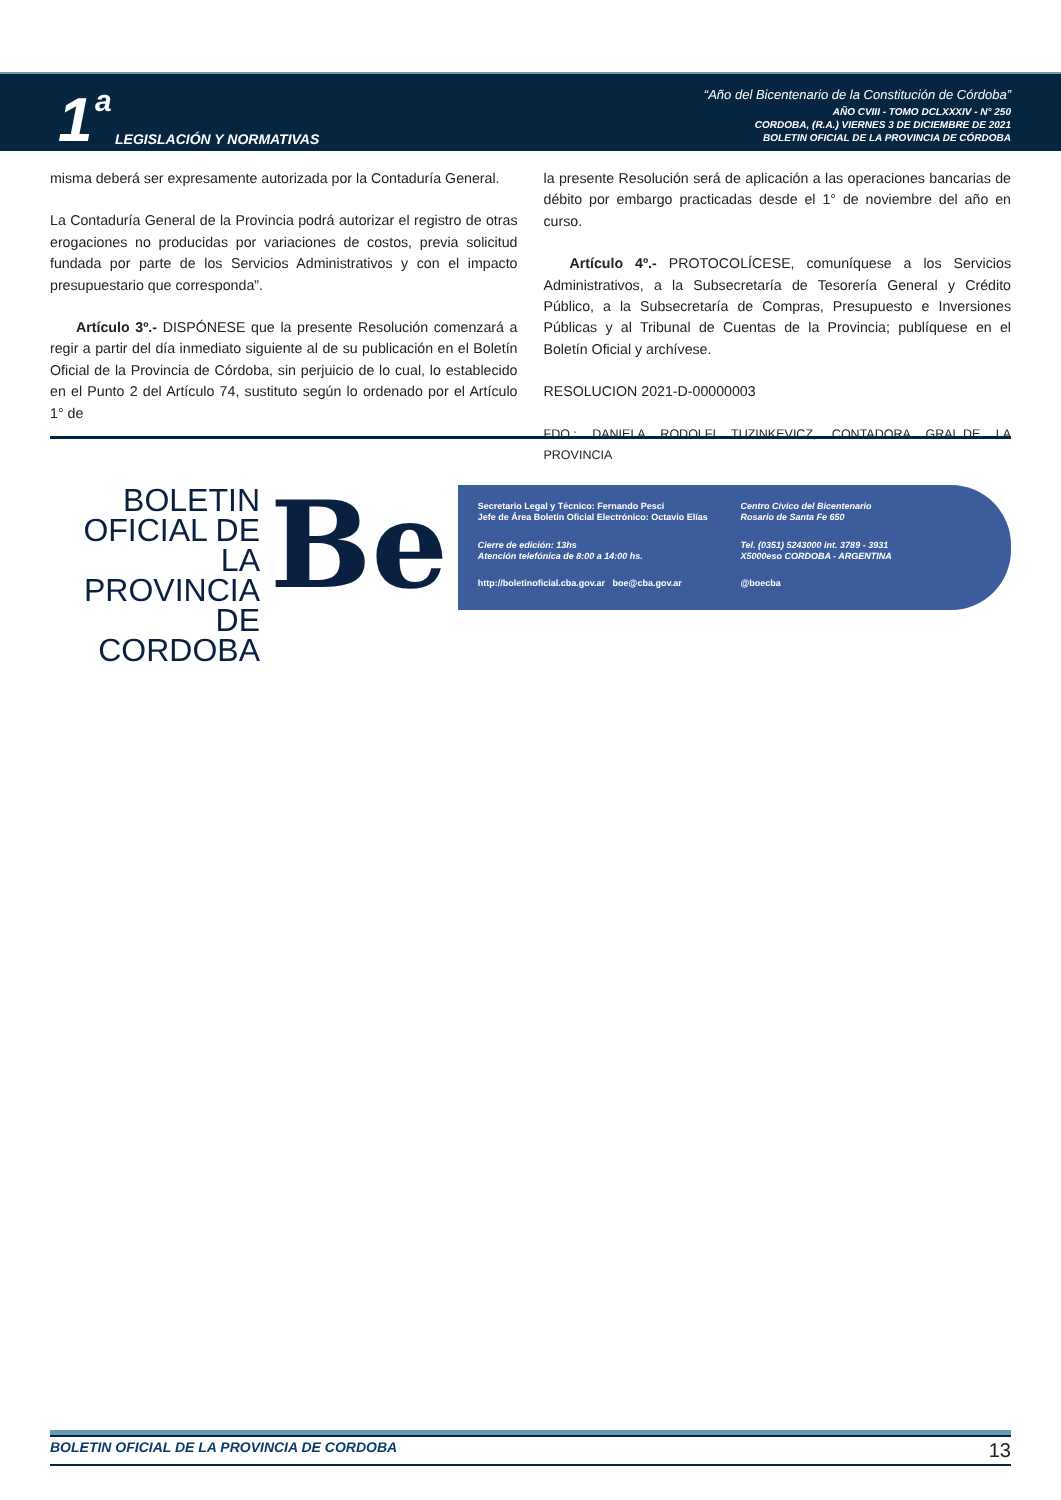1 a
LEGISLACIÓN Y NORMATIVAS
“Año del Bicentenario de la Constitución de Córdoba”
AÑO CVIII - TOMO DCLXXXIV - N° 250
CORDOBA, (R.A.) VIERNES 3 DE DICIEMBRE DE 2021
BOLETIN OFICIAL DE LA PROVINCIA DE CÓRDOBA
misma deberá ser expresamente autorizada por la Contaduría General.
La Contaduría General de la Provincia podrá autorizar el registro de otras erogaciones no producidas por variaciones de costos, previa solicitud fundada por parte de los Servicios Administrativos y con el impacto presupuestario que corresponda”.
Artículo 3º.- DISPÓNESE que la presente Resolución comenzará a regir a partir del día inmediato siguiente al de su publicación en el Boletín Oficial de la Provincia de Córdoba, sin perjuicio de lo cual, lo establecido en el Punto 2 del Artículo 74, sustituto según lo ordenado por el Artículo 1° de
la presente Resolución será de aplicación a las operaciones bancarias de débito por embargo practicadas desde el 1° de noviembre del año en curso.
Artículo 4º.- PROTOCOLÍCESE, comuníquese a los Servicios Administrativos, a la Subsecretaría de Tesorería General y Crédito Público, a la Subsecretaría de Compras, Presupuesto e Inversiones Públicas y al Tribunal de Cuentas de la Provincia; publíquese en el Boletín Oficial y archívese.
RESOLUCION 2021-D-00000003
FDO.: DANIELA RODOLFI TUZINKEVICZ, CONTADORA GRAL.DE LA PROVINCIA
BOLETIN
OFICIAL DE
LA PROVINCIA
DE CORDOBA
Be
Secretario Legal y Técnico: Fernando Pesci
Jefe de Área Boletín Oficial Electrónico: Octavio Elías
Centro Cívico del Bicentenario
Rosario de Santa Fe 650
Cierre de edición: 13hs
Atención telefónica de 8:00 a 14:00 hs.
Tel. (0351) 5243000 int. 3789 - 3931
X5000eso CORDOBA - ARGENTINA
http://boletinoficial.cba.gov.ar boe@cba.gov.ar
@boecba
BOLETIN OFICIAL DE LA PROVINCIA DE CORDOBA 13